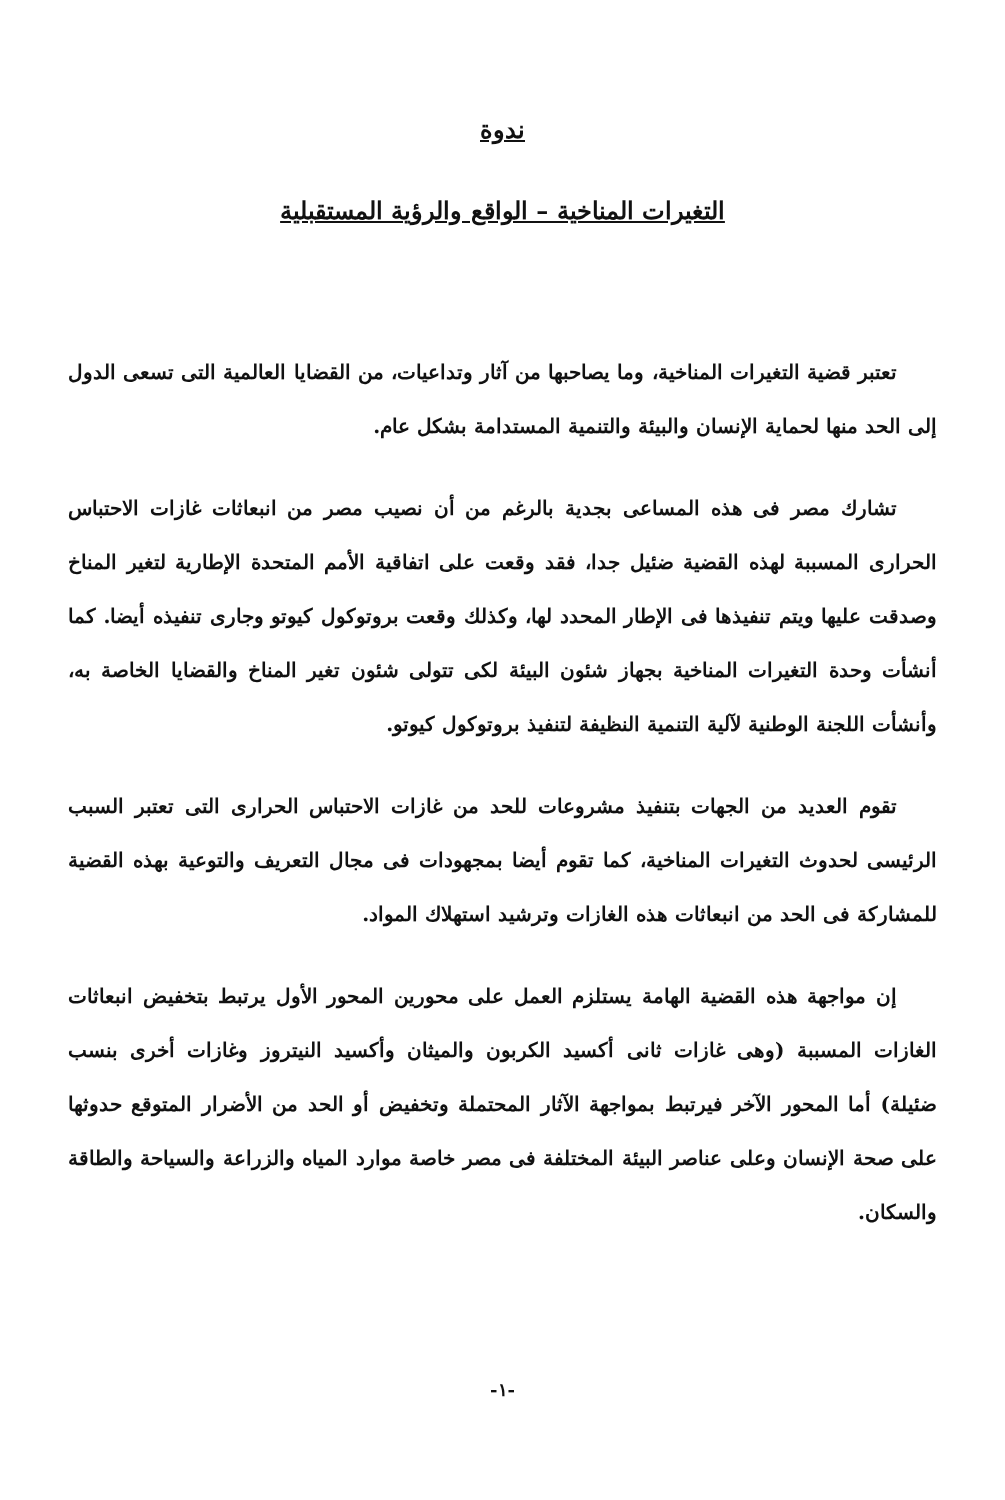ندوة
التغيرات المناخية – الواقع والرؤية المستقبلية
تعتبر قضية التغيرات المناخية، وما يصاحبها من آثار وتداعيات، من القضايا العالمية التى تسعى الدول إلى الحد منها لحماية الإنسان والبيئة والتنمية المستدامة بشكل عام.
تشارك مصر فى هذه المساعى بجدية بالرغم من أن نصيب مصر من انبعاثات غازات الاحتباس الحرارى المسببة لهذه القضية ضئيل جدا، فقد وقعت على اتفاقية الأمم المتحدة الإطارية لتغير المناخ وصدقت عليها ويتم تنفيذها فى الإطار المحدد لها، وكذلك وقعت بروتوكول كيوتو وجارى تنفيذه أيضا. كما أنشأت وحدة التغيرات المناخية بجهاز شئون البيئة لكى تتولى شئون تغير المناخ والقضايا الخاصة به، وأنشأت اللجنة الوطنية لآلية التنمية النظيفة لتنفيذ بروتوكول كيوتو.
تقوم العديد من الجهات بتنفيذ مشروعات للحد من غازات الاحتباس الحرارى التى تعتبر السبب الرئيسى لحدوث التغيرات المناخية، كما تقوم أيضا بمجهودات فى مجال التعريف والتوعية بهذه القضية للمشاركة فى الحد من انبعاثات هذه الغازات وترشيد استهلاك المواد.
إن مواجهة هذه القضية الهامة يستلزم العمل على محورين المحور الأول يرتبط بتخفيض انبعاثات الغازات المسببة (وهى غازات ثانى أكسيد الكربون والميثان وأكسيد النيتروز وغازات أخرى بنسب ضئيلة) أما المحور الآخر فيرتبط بمواجهة الآثار المحتملة وتخفيض أو الحد من الأضرار المتوقع حدوثها على صحة الإنسان وعلى عناصر البيئة المختلفة فى مصر خاصة موارد المياه والزراعة والسياحة والطاقة والسكان.
-١-